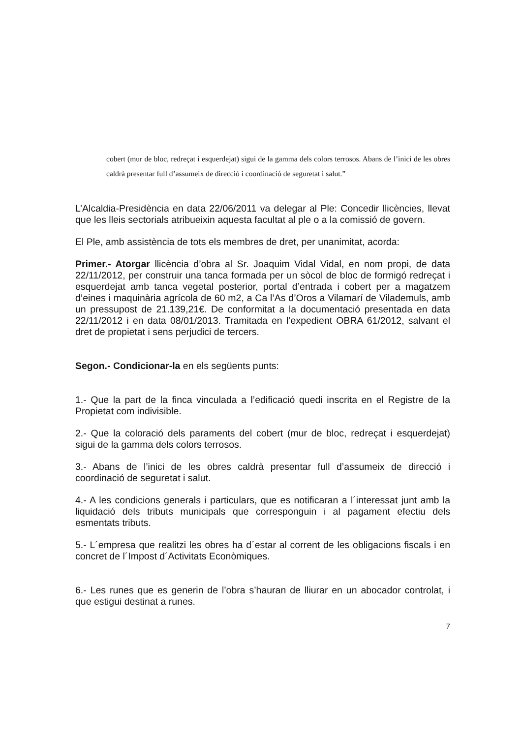cobert (mur de bloc, redreçat i esquerdejat) sigui de la gamma dels colors terrosos. Abans de l’inici de les obres caldrà presentar full d’assumeix de direcció i coordinació de seguretat i salut.”
L’Alcaldia-Presidència en data 22/06/2011 va delegar al Ple: Concedir llicències, llevat que les lleis sectorials atribueixin aquesta facultat al ple o a la comissió de govern.
El Ple, amb assistència de tots els membres de dret, per unanimitat, acorda:
Primer.- Atorgar llicència d’obra al Sr. Joaquim Vidal Vidal, en nom propi, de data 22/11/2012, per construir una tanca formada per un sòcol de bloc de formigó redreçat i esquerdejat amb tanca vegetal posterior, portal d’entrada i cobert per a magatzem d’eines i maquinària agrícola de 60 m2, a Ca l’As d’Oros a Vilamarí de Vilademuls, amb un pressupost de 21.139,21€. De conformitat a la documentació presentada en data 22/11/2012 i en data 08/01/2013. Tramitada en l’expedient OBRA 61/2012, salvant el dret de propietat i sens perjudici de tercers.
Segon.- Condicionar-la en els següents punts:
1.- Que la part de la finca vinculada a l’edificació quedi inscrita en el Registre de la Propietat com indivisible.
2.- Que la coloració dels paraments del cobert (mur de bloc, redreçat i esquerdejat) sigui de la gamma dels colors terrosos.
3.- Abans de l’inici de les obres caldrà presentar full d’assumeix de direcció i coordinació de seguretat i salut.
4.- A les condicions generals i particulars, que es notificaran a l´interessat junt amb la liquidació dels tributs municipals que corresponguin i al pagament efectiu dels esmentats tributs.
5.- L´empresa que realitzi les obres ha d´estar al corrent de les obligacions fiscals i en concret de l´Impost d´Activitats Econòmiques.
6.- Les runes que es generin de l’obra s’hauran de lliurar en un abocador controlat, i que estigui destinat a runes.
7